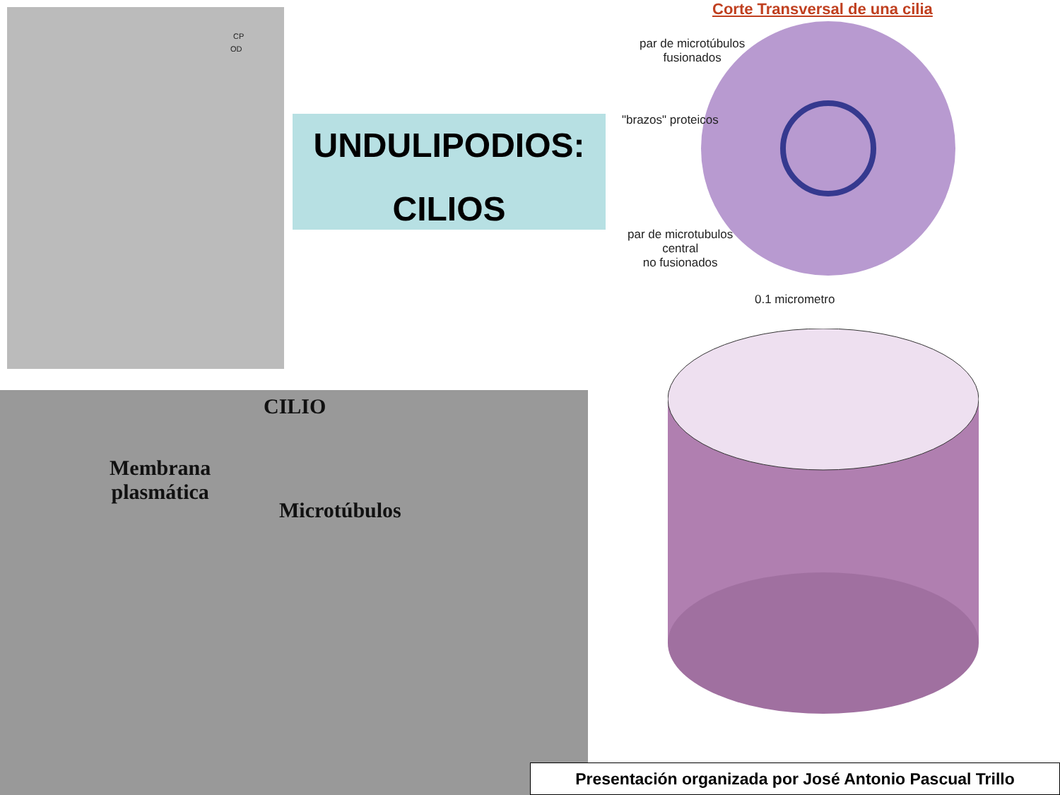CP
OD
UNDULIPODIOS:
CILIOS
Corte Transversal de una cilia
par de microtúbulos
fusionados
"brazos" proteicos
par de microtubulos
central
no fusionados
0.1 micrometro
CILIO
Membrana
plasmática
Microtúbulos
Presentación organizada por José Antonio Pascual Trillo